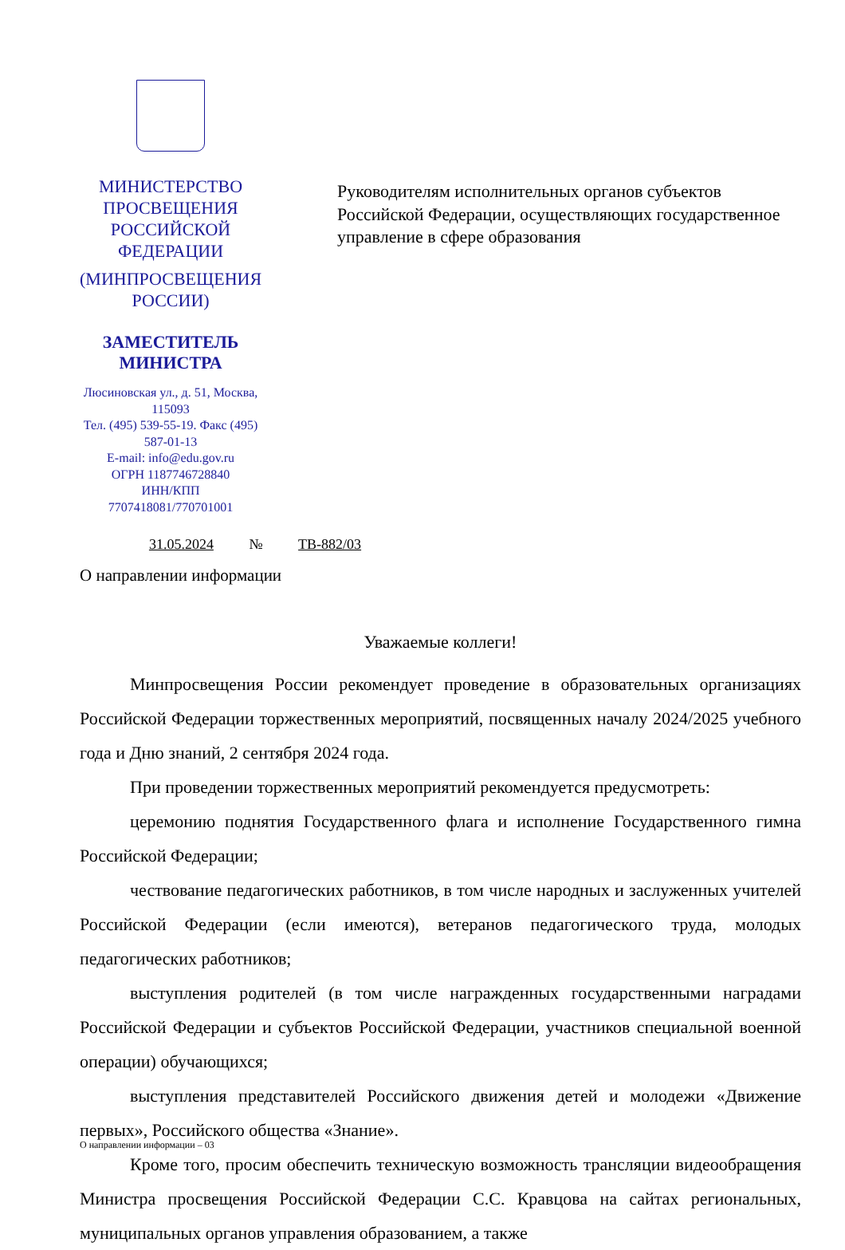МИНИСТЕРСТВО ПРОСВЕЩЕНИЯ
РОССИЙСКОЙ ФЕДЕРАЦИИ
(МИНПРОСВЕЩЕНИЯ РОССИИ)
ЗАМЕСТИТЕЛЬ МИНИСТРА
Люсиновская ул., д. 51, Москва, 115093
Тел. (495) 539-55-19. Факс (495) 587-01-13
E-mail: info@edu.gov.ru
ОГРН 1187746728840
ИНН/КПП 7707418081/770701001
Руководителям исполнительных органов субъектов Российской Федерации, осуществляющих государственное управление в сфере образования
31.05.2024 № ТВ-882/03
О направлении информации
Уважаемые коллеги!
Минпросвещения России рекомендует проведение в образовательных организациях Российской Федерации торжественных мероприятий, посвященных началу 2024/2025 учебного года и Дню знаний, 2 сентября 2024 года.
При проведении торжественных мероприятий рекомендуется предусмотреть:
церемонию поднятия Государственного флага и исполнение Государственного гимна Российской Федерации;
чествование педагогических работников, в том числе народных и заслуженных учителей Российской Федерации (если имеются), ветеранов педагогического труда, молодых педагогических работников;
выступления родителей (в том числе награжденных государственными наградами Российской Федерации и субъектов Российской Федерации, участников специальной военной операции) обучающихся;
выступления представителей Российского движения детей и молодежи «Движение первых», Российского общества «Знание».
Кроме того, просим обеспечить техническую возможность трансляции видеообращения Министра просвещения Российской Федерации С.С. Кравцова на сайтах региональных, муниципальных органов управления образованием, а также
О направлении информации – 03